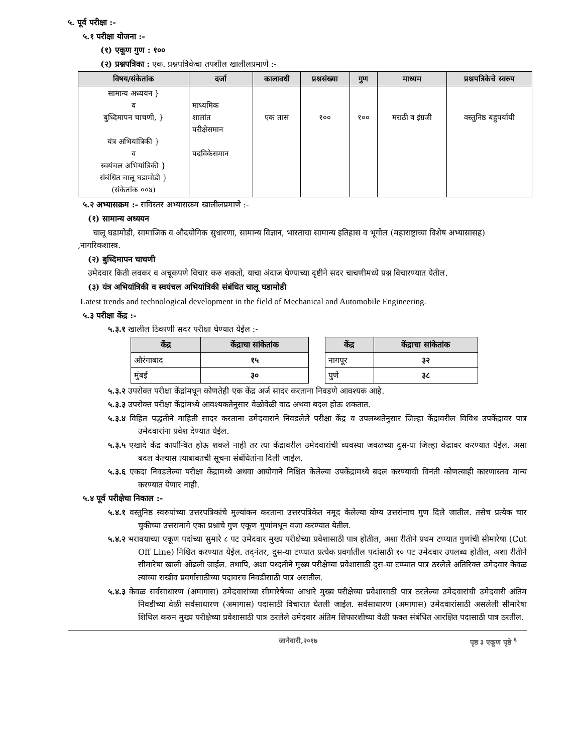५. पूर्व परीक्षा :-
५.१ परीक्षा योजना :-
(१) एकूण गुण : १००
(२) प्रश्नपत्रिका : एक. प्रश्नपत्रिकेचा तपशील खालीलप्रमाणे :-
| विषय/संकेतांक | दर्जा | कालावधी | प्रश्नसंख्या | गुण | माध्यम | प्रश्नपत्रिकेचे स्वरुप |
| --- | --- | --- | --- | --- | --- | --- |
| सामान्य अध्ययन } व बुध्दिमापन चाचणी, } यंत्र अभियांत्रिकी } व स्वयंचल अभियांत्रिकी } संबंधित चालू घडामोडी } (संकेतांक ००४) | माध्यमिक शालांत परीक्षेसमान पदविकेसमान | एक तास | १०० | १०० | मराठी व इंग्रजी | वस्तुनिष्ठ बहुपर्यायी |
५.२ अभ्यासक्रम :- सविस्तर अभ्यासक्रम खालीलप्रमाणे :-
(१) सामान्य अध्ययन
चालू घडामोडी, सामाजिक व औदयोगिक सुधारणा, सामान्य विज्ञान, भारताचा सामान्य इतिहास व भूगोल (महाराष्ट्राच्या विशेष अभ्यासासह) ,नागरिकशास्त्र.
(२) बुध्दिमापन चाचणी
उमेदवार किती लवकर व अचूकपणे विचार करु शकतो, याचा अंदाज घेण्याच्या दृष्टीने सदर चाचणीमध्ये प्रश्न विचारण्यात येतील.
(३) यंत्र अभियांत्रिकी व स्वयंचल अभियांत्रिकी संबंधित चालू घडामोडी
Latest trends and technological development in the field of Mechanical and Automobile Engineering.
५.३ परीक्षा केंद्र :-
५.३.१ खालील ठिकाणी सदर परीक्षा घेण्यात येईल :-
| केंद्र | केंद्राचा सांकेतांक |
| --- | --- |
| औरंगाबाद | १५ |
| मुंबई | ३० |
| केंद्र | केंद्राचा सांकेतांक |
| --- | --- |
| नागपूर | ३२ |
| पुणे | ३८ |
५.३.२ उपरोक्त परीक्षा केंद्रांमधून कोणतेही एक केंद्र अर्ज सादर करताना निवडणे आवश्यक आहे.
५.३.३ उपरोक्त परीक्षा केंद्रांमध्ये आवश्यकतेनुसार वेळोवेळी वाढ अथवा बदल होऊ शकतात.
५.३.४ विहित पद्धतीने माहिती सादर करताना उमेदवाराने निवडलेले परीक्षा केंद्र व उपलब्धतेनुसार जिल्हा केंद्रावरील विविध उपकेंद्रावर पात्र उमेदवारांना प्रवेश देण्यात येईल.
५.३.५ एखादे केंद्र कार्यान्वित होऊ शकले नाही तर त्या केंद्रावरील उमेदवारांची व्यवस्था जवळच्या दुस-या जिल्हा केंद्रावर करण्यात येईल. असा बदल केल्यास त्याबाबतची सूचना संबंधितांना दिली जाईल.
५.३.६ एकदा निवडलेल्या परीक्षा केंद्रामध्ये अथवा आयोगाने निश्चित केलेल्या उपकेंद्रामध्ये बदल करण्याची विनंती कोणत्याही कारणास्तव मान्य करण्यात येणार नाही.
५.४ पूर्व परीक्षेचा निकाल :-
५.४.१ वस्तुनिष्ठ स्वरुपांच्या उत्तरपत्रिकांचे मुल्यांकन करताना उत्तरपत्रिकेत नमूद केलेल्या योग्य उत्तरांनाच गुण दिले जातील. तसेच प्रत्येक चार चुकीच्या उत्तरामागे एका प्रश्नाचे गुण एकूण गुणांमधून वजा करण्यात येतील.
५.४.२ भरावयाच्या एकूण पदांच्या सुमारे ८ पट उमेदवार मुख्य परीक्षेच्या प्रवेशासाठी पात्र होतील, अशा रीतीने प्रथम टप्प्यात गुणांची सीमारेषा (Cut Off Line) निश्चित करण्यात येईल. तद्नंतर, दुस-या टप्प्यात प्रत्येक प्रवर्गातील पदांसाठी १० पट उमेदवार उपलब्ध होतील, अशा रीतीने सीमारेषा खाली ओढली जाईल. तथापि, अशा पध्दतीने मुख्य परीक्षेच्या प्रवेशासाठी दुस-या टप्प्यात पात्र ठरलेले अतिरिक्त उमेदवार केवळ त्यांच्या राखीव प्रवर्गासाठीच्या पदावरच निवडीसाठी पात्र असतील.
५.४.३ केवळ सर्वसाधारण (अमागास) उमेदवारांच्या सीमारेषेच्या आधारे मुख्य परीक्षेच्या प्रवेशासाठी पात्र ठरलेल्या उमेदवारांची उमेदवारी अंतिम निवडीच्या वेळी सर्वसाधारण (अमागास) पदासाठी विचारात घेतली जाईल. सर्वसाधारण (अमागास) उमेदवारांसाठी असलेली सीमारेषा शिथिल करुन मुख्य परीक्षेच्या प्रवेशासाठी पात्र ठरलेले उमेदवार अंतिम शिफारशीच्या वेळी फक्त संबंधित आरक्षित पदासाठी पात्र ठरतील.
जानेवारी,२०१७ पृष्ठ ३ एकूण पृष्ठे <sup>६</sup>